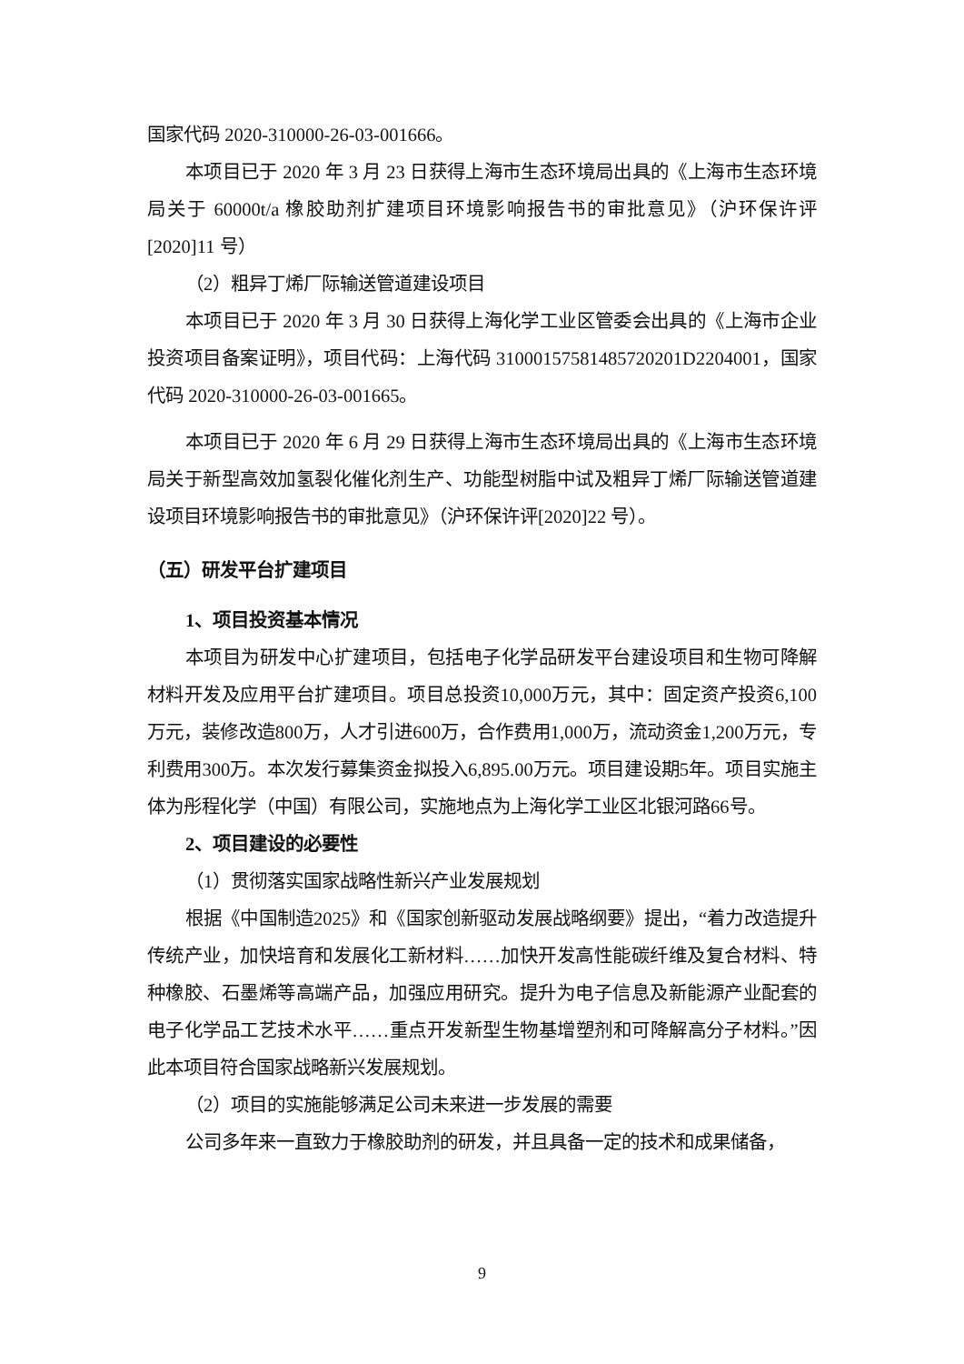国家代码 2020-310000-26-03-001666。
本项目已于 2020 年 3 月 23 日获得上海市生态环境局出具的《上海市生态环境局关于 60000t/a 橡胶助剂扩建项目环境影响报告书的审批意见》（沪环保许评[2020]11 号）
（2）粗异丁烯厂际输送管道建设项目
本项目已于 2020 年 3 月 30 日获得上海化学工业区管委会出具的《上海市企业投资项目备案证明》，项目代码：上海代码 31000157581485720201D2204001，国家代码 2020-310000-26-03-001665。
本项目已于 2020 年 6 月 29 日获得上海市生态环境局出具的《上海市生态环境局关于新型高效加氢裂化催化剂生产、功能型树脂中试及粗异丁烯厂际输送管道建设项目环境影响报告书的审批意见》（沪环保许评[2020]22 号）。
（五）研发平台扩建项目
1、项目投资基本情况
本项目为研发中心扩建项目，包括电子化学品研发平台建设项目和生物可降解材料开发及应用平台扩建项目。项目总投资10,000万元，其中：固定资产投资6,100万元，装修改造800万，人才引进600万，合作费用1,000万，流动资金1,200万元，专利费用300万。本次发行募集资金拟投入6,895.00万元。项目建设期5年。项目实施主体为彤程化学（中国）有限公司，实施地点为上海化学工业区北银河路66号。
2、项目建设的必要性
（1）贯彻落实国家战略性新兴产业发展规划
根据《中国制造2025》和《国家创新驱动发展战略纲要》提出，“着力改造提升传统产业，加快培育和发展化工新材料……加快开发高性能碳纤维及复合材料、特种橡胶、石墨烯等高端产品，加强应用研究。提升为电子信息及新能源产业配套的电子化学品工艺技术水平……重点开发新型生物基增塑剂和可降解高分子材料。”因此本项目符合国家战略新兴发展规划。
（2）项目的实施能够满足公司未来进一步发展的需要
公司多年来一直致力于橡胶助剂的研发，并且具备一定的技术和成果储备，
9